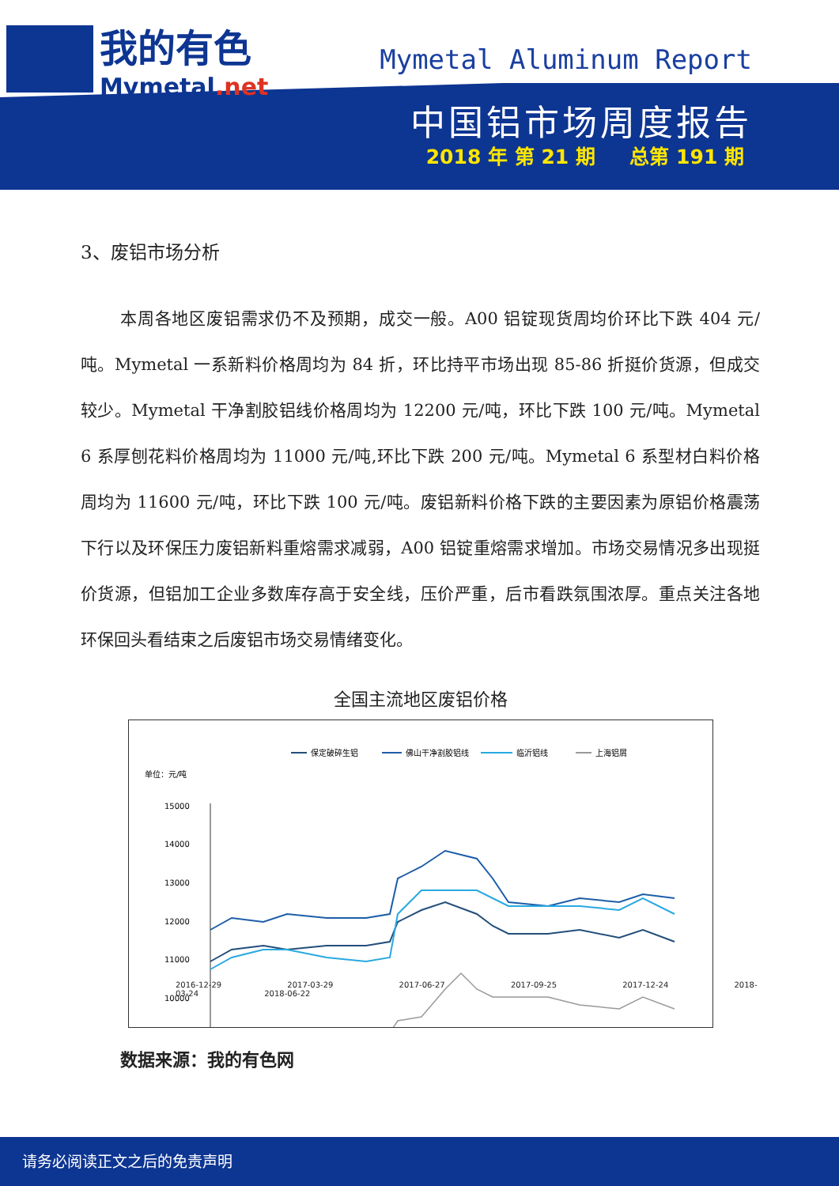我的有色
Mymetal.net
Mymetal Aluminum Report
中国铝市场周度报告
2018 年 第 21 期 总第 191 期
3、废铝市场分析
本周各地区废铝需求仍不及预期，成交一般。A00 铝锭现货周均价环比下跌 404 元/吨。Mymetal 一系新料价格周均为 84 折，环比持平市场出现 85-86 折挺价货源，但成交较少。Mymetal 干净割胶铝线价格周均为 12200 元/吨，环比下跌 100 元/吨。Mymetal 6 系厚刨花料价格周均为 11000 元/吨,环比下跌 200 元/吨。Mymetal 6 系型材白料价格周均为 11600 元/吨，环比下跌 100 元/吨。废铝新料价格下跌的主要因素为原铝价格震荡下行以及环保压力废铝新料重熔需求减弱，A00 铝锭重熔需求增加。市场交易情况多出现挺价货源，但铝加工企业多数库存高于安全线，压价严重，后市看跌氛围浓厚。重点关注各地环保回头看结束之后废铝市场交易情绪变化。
全国主流地区废铝价格
保定破碎生铝
佛山干净割胶铝线
临沂铝线
上海铝屑
单位：元/吨
15000
14000
13000
12000
11000
10000
2016-12-29 2017-03-29 2017-06-27 2017-09-25 2017-12-24 2018-03-24 2018-06-22
数据来源：我的有色网
请务必阅读正文之后的免责声明